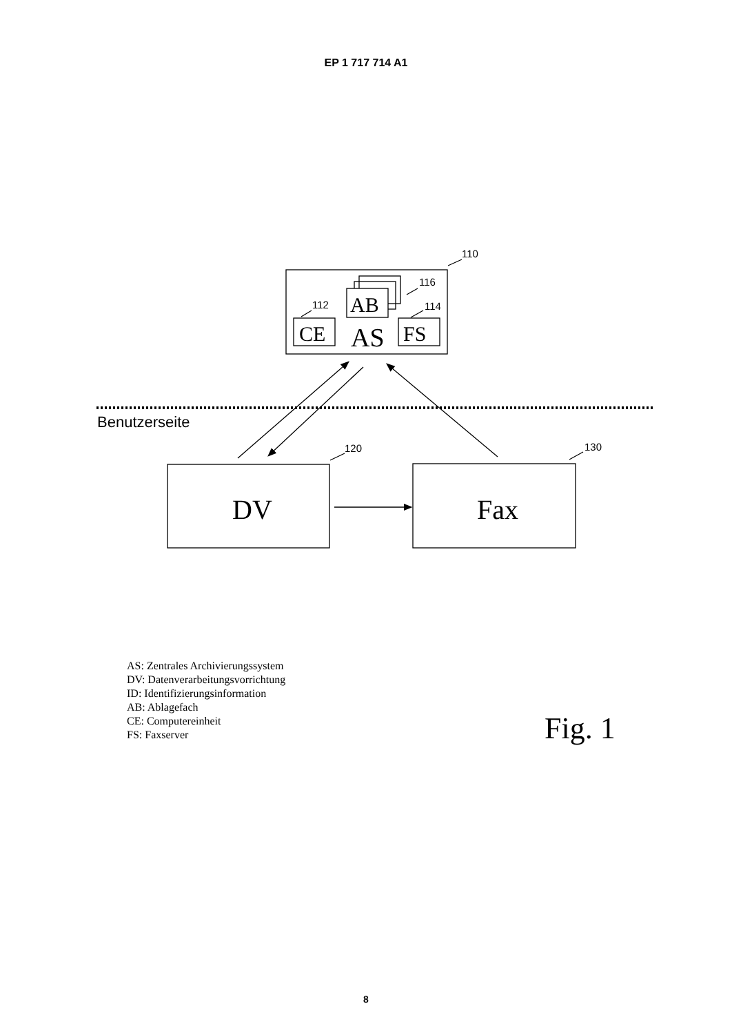EP 1 717 714 A1
110
116
112
114
120
130
Benutzerseite
CE
FS
AB
AS
DV
Fax
AS: Zentrales Archivierungssystem
DV: Datenverarbeitungsvorrichtung
ID: Identifizierungsinformation
AB: Ablagefach
CE: Computereinheit
FS: Faxserver
Fig. 1
8